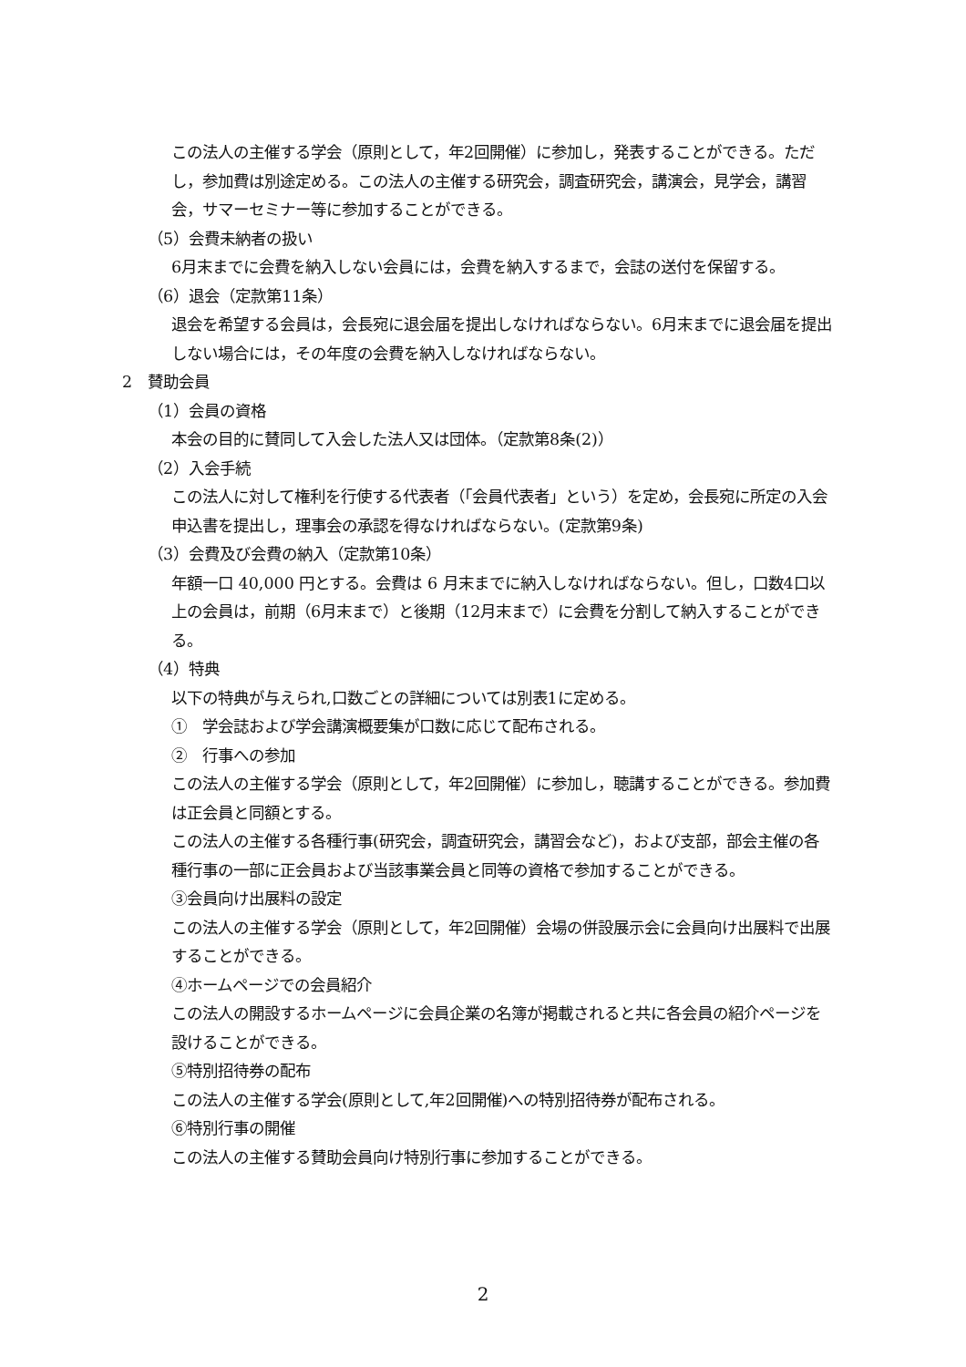この法人の主催する学会（原則として，年2回開催）に参加し，発表することができる。ただし，参加費は別途定める。この法人の主催する研究会，調査研究会，講演会，見学会，講習会，サマーセミナー等に参加することができる。
（5）会費未納者の扱い
6月末までに会費を納入しない会員には，会費を納入するまで，会誌の送付を保留する。
（6）退会（定款第11条）
退会を希望する会員は，会長宛に退会届を提出しなければならない。6月末までに退会届を提出しない場合には，その年度の会費を納入しなければならない。
2　賛助会員
（1）会員の資格
本会の目的に賛同して入会した法人又は団体。（定款第8条(2)）
（2）入会手続
この法人に対して権利を行使する代表者（「会員代表者」という）を定め，会長宛に所定の入会申込書を提出し，理事会の承認を得なければならない。(定款第9条)
（3）会費及び会費の納入（定款第10条）
年額一口 40,000 円とする。会費は 6 月末までに納入しなければならない。但し，口数4口以上の会員は，前期（6月末まで）と後期（12月末まで）に会費を分割して納入することができる。
（4）特典
以下の特典が与えられ,口数ごとの詳細については別表1に定める。
①　学会誌および学会講演概要集が口数に応じて配布される。
②　行事への参加
この法人の主催する学会（原則として，年2回開催）に参加し，聴講することができる。参加費は正会員と同額とする。
この法人の主催する各種行事(研究会，調査研究会，講習会など)，および支部，部会主催の各種行事の一部に正会員および当該事業会員と同等の資格で参加することができる。
③会員向け出展料の設定
この法人の主催する学会（原則として，年2回開催）会場の併設展示会に会員向け出展料で出展することができる。
④ホームページでの会員紹介
この法人の開設するホームページに会員企業の名簿が掲載されると共に各会員の紹介ページを設けることができる。
⑤特別招待券の配布
この法人の主催する学会(原則として,年2回開催)への特別招待券が配布される。
⑥特別行事の開催
この法人の主催する賛助会員向け特別行事に参加することができる。
2